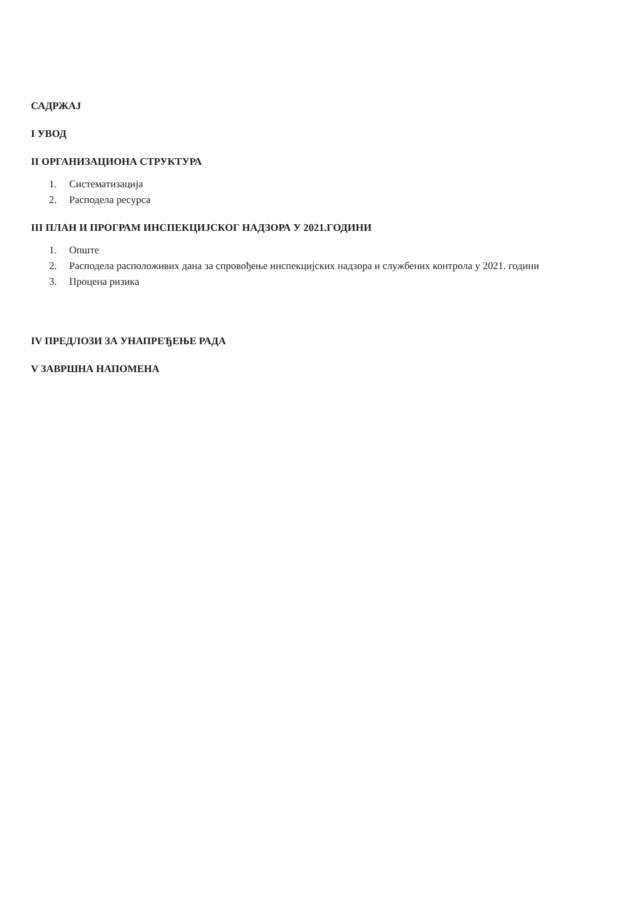САДРЖАЈ
I УВОД
II ОРГАНИЗАЦИОНА СТРУКТУРА
1. Систематизација
2. Расподела ресурса
III ПЛАН И ПРОГРАМ ИНСПЕКЦИЈСКОГ НАДЗОРА У 2021.ГОДИНИ
1. Опште
2. Расподела расположивих дана за спровођење инспекцијских надзора и службених контрола у 2021. години
3. Процена ризика
IV ПРЕДЛОЗИ ЗА УНАПРЕЂЕЊЕ РАДА
V ЗАВРШНА НАПОМЕНА